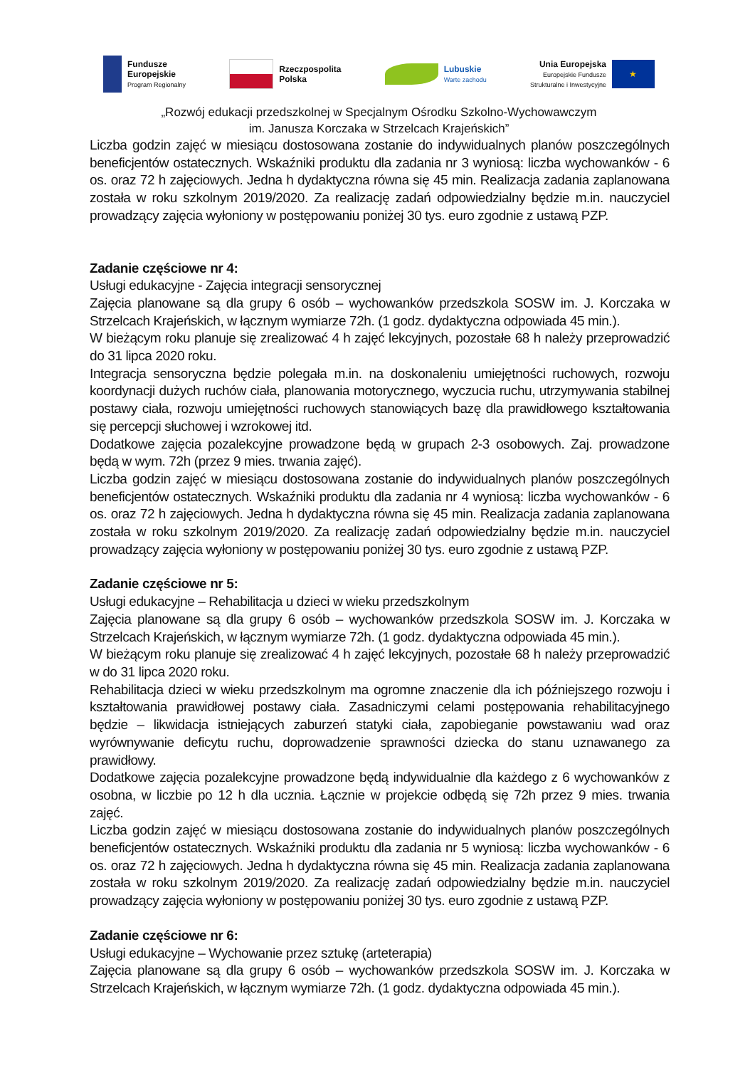Fundusze
Europejskie
Program Regionalny
Rzeczpospolita
Polska
Lubuskie
Warte zachodu
Unia Europejska
Europejskie Fundusze
Strukturalne i Inwestycyjne
★
„Rozwój edukacji przedszkolnej w Specjalnym Ośrodku Szkolno-Wychowawczym
im. Janusza Korczaka w Strzelcach Krajeńskich”
Liczba godzin zajęć w miesiącu dostosowana zostanie do indywidualnych planów poszczególnych beneficjentów ostatecznych. Wskaźniki produktu dla zadania nr 3 wyniosą: liczba wychowanków - 6 os. oraz 72 h zajęciowych. Jedna h dydaktyczna równa się 45 min. Realizacja zadania zaplanowana została w roku szkolnym 2019/2020. Za realizację zadań odpowiedzialny będzie m.in. nauczyciel prowadzący zajęcia wyłoniony w postępowaniu poniżej 30 tys. euro zgodnie z ustawą PZP.
Zadanie częściowe nr 4:
Usługi edukacyjne - Zajęcia integracji sensorycznej
Zajęcia planowane są dla grupy 6 osób – wychowanków przedszkola SOSW im. J. Korczaka w Strzelcach Krajeńskich, w łącznym wymiarze 72h. (1 godz. dydaktyczna odpowiada 45 min.).
W bieżącym roku planuje się zrealizować 4 h zajęć lekcyjnych, pozostałe 68 h należy przeprowadzić do 31 lipca 2020 roku.
Integracja sensoryczna będzie polegała m.in. na doskonaleniu umiejętności ruchowych, rozwoju koordynacji dużych ruchów ciała, planowania motorycznego, wyczucia ruchu, utrzymywania stabilnej postawy ciała, rozwoju umiejętności ruchowych stanowiących bazę dla prawidłowego kształtowania się percepcji słuchowej i wzrokowej itd.
Dodatkowe zajęcia pozalekcyjne prowadzone będą w grupach 2-3 osobowych. Zaj. prowadzone będą w wym. 72h (przez 9 mies. trwania zajęć).
Liczba godzin zajęć w miesiącu dostosowana zostanie do indywidualnych planów poszczególnych beneficjentów ostatecznych. Wskaźniki produktu dla zadania nr 4 wyniosą: liczba wychowanków - 6 os. oraz 72 h zajęciowych. Jedna h dydaktyczna równa się 45 min. Realizacja zadania zaplanowana została w roku szkolnym 2019/2020. Za realizację zadań odpowiedzialny będzie m.in. nauczyciel prowadzący zajęcia wyłoniony w postępowaniu poniżej 30 tys. euro zgodnie z ustawą PZP.
Zadanie częściowe nr 5:
Usługi edukacyjne – Rehabilitacja u dzieci w wieku przedszkolnym
Zajęcia planowane są dla grupy 6 osób – wychowanków przedszkola SOSW im. J. Korczaka w Strzelcach Krajeńskich, w łącznym wymiarze 72h. (1 godz. dydaktyczna odpowiada 45 min.).
W bieżącym roku planuje się zrealizować 4 h zajęć lekcyjnych, pozostałe 68 h należy przeprowadzić w do 31 lipca 2020 roku.
Rehabilitacja dzieci w wieku przedszkolnym ma ogromne znaczenie dla ich późniejszego rozwoju i kształtowania prawidłowej postawy ciała. Zasadniczymi celami postępowania rehabilitacyjnego będzie – likwidacja istniejących zaburzeń statyki ciała, zapobieganie powstawaniu wad oraz wyrównywanie deficytu ruchu, doprowadzenie sprawności dziecka do stanu uznawanego za prawidłowy.
Dodatkowe zajęcia pozalekcyjne prowadzone będą indywidualnie dla każdego z 6 wychowanków z osobna, w liczbie po 12 h dla ucznia. Łącznie w projekcie odbędą się 72h przez 9 mies. trwania zajęć.
Liczba godzin zajęć w miesiącu dostosowana zostanie do indywidualnych planów poszczególnych beneficjentów ostatecznych. Wskaźniki produktu dla zadania nr 5 wyniosą: liczba wychowanków - 6 os. oraz 72 h zajęciowych. Jedna h dydaktyczna równa się 45 min. Realizacja zadania zaplanowana została w roku szkolnym 2019/2020. Za realizację zadań odpowiedzialny będzie m.in. nauczyciel prowadzący zajęcia wyłoniony w postępowaniu poniżej 30 tys. euro zgodnie z ustawą PZP.
Zadanie częściowe nr 6:
Usługi edukacyjne – Wychowanie przez sztukę (arteterapia)
Zajęcia planowane są dla grupy 6 osób – wychowanków przedszkola SOSW im. J. Korczaka w Strzelcach Krajeńskich, w łącznym wymiarze 72h. (1 godz. dydaktyczna odpowiada 45 min.).